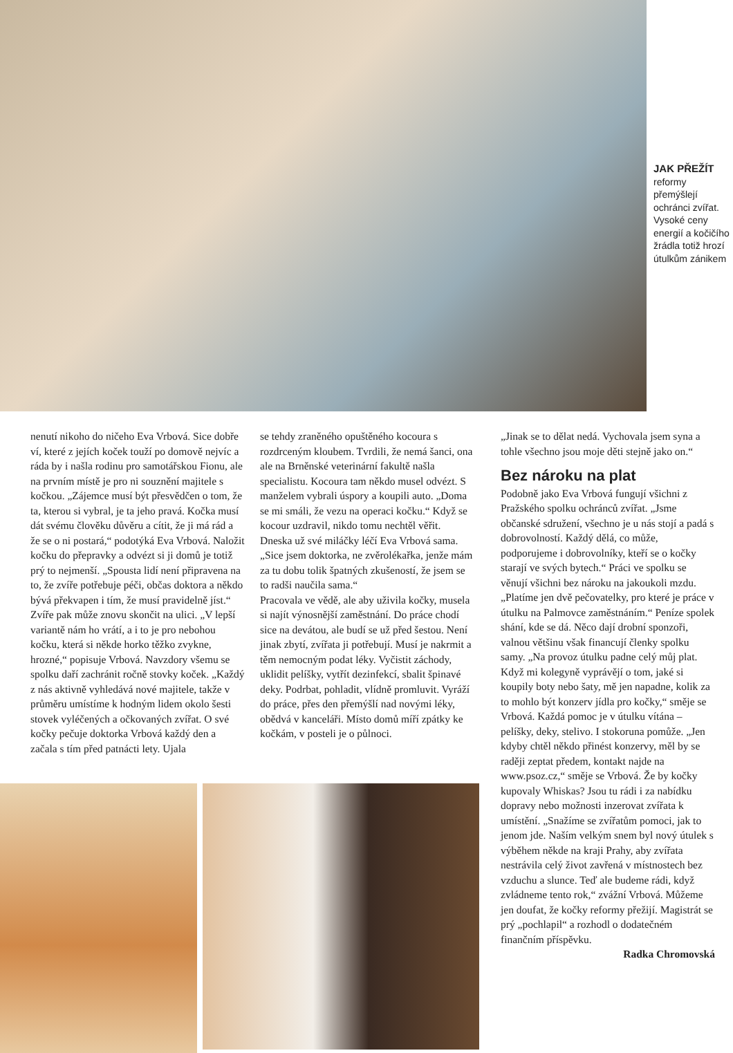JAK PŘEŽÍT
reformy přemýšlejí ochránci zvířat. Vysoké ceny energií a kočičího žrádla totiž hrozí útulkům zánikem
nenutí nikoho do ničeho Eva Vrbová. Sice dobře ví, které z jejích koček touží po domově nejvíc a ráda by i našla rodinu pro samotářskou Fionu, ale na prvním místě je pro ni souznění majitele s kočkou. „Zájemce musí být přesvědčen o tom, že ta, kterou si vybral, je ta jeho pravá. Kočka musí dát svému člověku důvěru a cítit, že ji má rád a že se o ni postará,“ podotýká Eva Vrbová. Naložit kočku do přepravky a odvézt si ji domů je totiž prý to nejmenší. „Spousta lidí není připravena na to, že zvíře potřebuje péči, občas doktora a někdo bývá překvapen i tím, že musí pravidelně jíst.“ Zvíře pak může znovu skončit na ulici. „V lepší variantě nám ho vrátí, a i to je pro nebohou kočku, která si někde horko těžko zvykne, hrozné,“ popisuje Vrbová. Navzdory všemu se spolku daří zachránit ročně stovky koček. „Každý z nás aktivně vyhledává nové majitele, takže v průměru umístíme k hodným lidem okolo šesti stovek vyléčených a očkovaných zvířat. O své kočky pečuje doktorka Vrbová každý den a začala s tím před patnácti lety. Ujala
se tehdy zraněného opuštěného kocoura s rozdrceným kloubem. Tvrdili, že nemá šanci, ona ale na Brněnské veterinární fakultě našla specialistu. Kocoura tam někdo musel odvézt. S manželem vybrali úspory a koupili auto. „Doma se mi smáli, že vezu na operaci kočku.“ Když se kocour uzdravil, nikdo tomu nechtěl věřit. Dneska už své miláčky léčí Eva Vrbová sama. „Sice jsem doktorka, ne zvěrolékařka, jenže mám za tu dobu tolik špatných zkušeností, že jsem se to radši naučila sama.“
Pracovala ve vědě, ale aby uživila kočky, musela si najít výnosnější zaměstnání. Do práce chodí sice na devátou, ale budí se už před šestou. Není jinak zbytí, zvířata ji potřebují. Musí je nakrmit a těm nemocným podat léky. Vyčistit záchody, uklidit pelíšky, vytřít dezinfekcí, sbalit špinavé deky. Podrbat, pohladit, vlídně promluvit. Vyráží do práce, přes den přemýšlí nad novými léky, obědvá v kanceláři. Místo domů míří zpátky ke kočkám, v posteli je o půlnoci.
„Jinak se to dělat nedá. Vychovala jsem syna a tohle všechno jsou moje děti stejně jako on.“
Bez nároku na plat
Podobně jako Eva Vrbová fungují všichni z Pražského spolku ochránců zvířat. „Jsme občanské sdružení, všechno je u nás stojí a padá s dobrovolností. Každý dělá, co může, podporujeme i dobrovolníky, kteří se o kočky starají ve svých bytech.“ Práci ve spolku se věnují všichni bez nároku na jakoukoli mzdu. „Platíme jen dvě pečovatelky, pro které je práce v útulku na Palmovce zaměstnáním.“ Peníze spolek shání, kde se dá. Něco dají drobní sponzoři, valnou většinu však financují členky spolku samy. „Na provoz útulku padne celý můj plat. Když mi kolegyně vyprávějí o tom, jaké si koupily boty nebo šaty, mě jen napadne, kolik za to mohlo být konzerv jídla pro kočky,“ směje se Vrbová. Každá pomoc je v útulku vítána – pelíšky, deky, stelivo. I stokoruna pomůže. „Jen kdyby chtěl někdo přinést konzervy, měl by se raději zeptat předem, kontakt najde na www.psoz.cz,“ směje se Vrbová. Že by kočky kupovaly Whiskas? Jsou tu rádi i za nabídku dopravy nebo možnosti inzerovat zvířata k umístění. „Snažíme se zvířatům pomoci, jak to jenom jde. Naším velkým snem byl nový útulek s výběhem někde na kraji Prahy, aby zvířata nestrávila celý život zavřená v místnostech bez vzduchu a slunce. Teď ale budeme rádi, když zvládneme tento rok,“ zvážní Vrbová. Můžeme jen doufat, že kočky reformy přežijí. Magistrát se prý „pochlapil“ a rozhodl o dodatečném finančním příspěvku.
Radka Chromovská